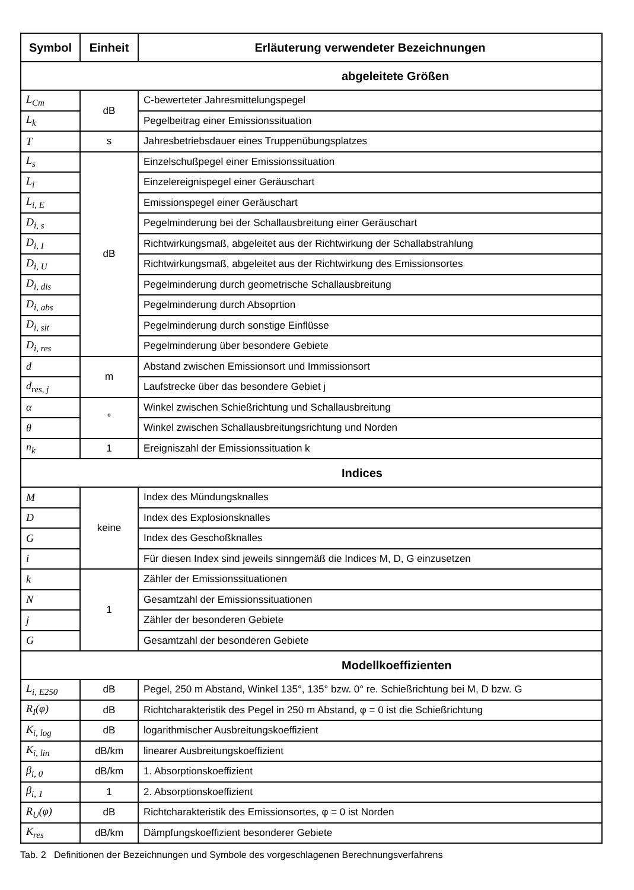| Symbol | Einheit | Erläuterung verwendeter Bezeichnungen |
| --- | --- | --- |
| abgeleitete Größen | | |
| L<sub>Cm</sub> | dB | C-bewerteter Jahresmittelungspegel |
| L<sub>k</sub> | | Pegelbeitrag einer Emissionssituation |
| T | s | Jahresbetriebsdauer eines Truppenübungsplatzes |
| L<sub>s</sub> | dB | Einzelschußpegel einer Emissionssituation |
| L<sub>i</sub> | | Einzelereignispegel einer Geräuschart |
| L<sub>i, E</sub> | | Emissionspegel einer Geräuschart |
| D<sub>i, s</sub> | | Pegelminderung bei der Schallausbreitung einer Geräuschart |
| D<sub>i, I</sub> | | Richtwirkungsmaß, abgeleitet aus der Richtwirkung der Schallabstrahlung |
| D<sub>i, U</sub> | | Richtwirkungsmaß, abgeleitet aus der Richtwirkung des Emissionsortes |
| D<sub>i, dis</sub> | | Pegelminderung durch geometrische Schallausbreitung |
| D<sub>i, abs</sub> | | Pegelminderung durch Absoprtion |
| D<sub>i, sit</sub> | | Pegelminderung durch sonstige Einflüsse |
| D<sub>i, res</sub> | | Pegelminderung über besondere Gebiete |
| d | m | Abstand zwischen Emissionsort und Immissionsort |
| d<sub>res, j</sub> | | Laufstrecke über das besondere Gebiet j |
| α | ° | Winkel zwischen Schießrichtung und Schallausbreitung |
| θ | | Winkel zwischen Schallausbreitungsrichtung und Norden |
| n<sub>k</sub> | 1 | Ereigniszahl der Emissionssituation k |
| Indices | | |
| M | keine | Index des Mündungsknalles |
| D | | Index des Explosionsknalles |
| G | | Index des Geschoßknalles |
| i | | Für diesen Index sind jeweils sinngemäß die Indices M, D, G einzusetzen |
| k | 1 | Zähler der Emissionssituationen |
| N | | Gesamtzahl der Emissionssituationen |
| j | | Zähler der besonderen Gebiete |
| G | | Gesamtzahl der besonderen Gebiete |
| Modellkoeffizienten | | |
| L<sub>i, E250</sub> | dB | Pegel, 250 m Abstand, Winkel 135°, 135° bzw. 0° re. Schießrichtung bei M, D bzw. G |
| R<sub>I</sub>(φ) | dB | Richtcharakteristik des Pegel in 250 m Abstand, φ = 0 ist die Schießrichtung |
| K<sub>i, log</sub> | dB | logarithmischer Ausbreitungskoeffizient |
| K<sub>i, lin</sub> | dB/km | linearer Ausbreitungskoeffizient |
| β<sub>i, 0</sub> | dB/km | 1. Absorptionskoeffizient |
| β<sub>i, 1</sub> | 1 | 2. Absorptionskoeffizient |
| R<sub>U</sub>(φ) | dB | Richtcharakteristik des Emissionsortes, φ = 0 ist Norden |
| K<sub>res</sub> | dB/km | Dämpfungskoeffizient besonderer Gebiete |
Tab. 2 Definitionen der Bezeichnungen und Symbole des vorgeschlagenen Berechnungsverfahrens